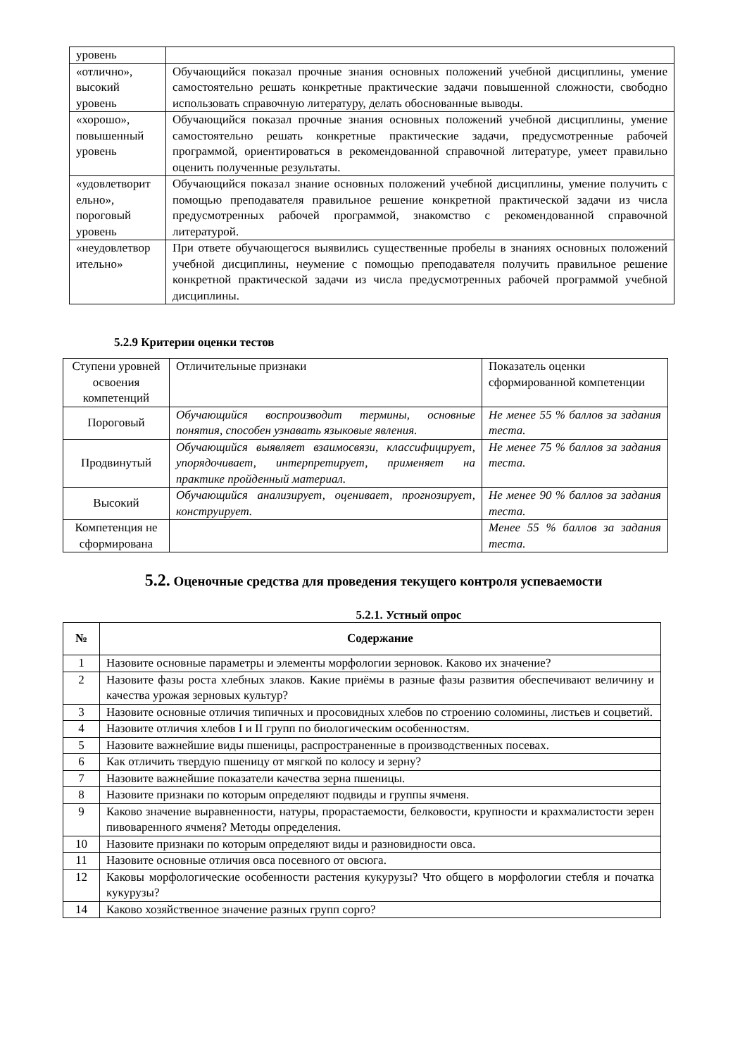| уровень | |
| «отлично», высокий уровень | Обучающийся показал прочные знания основных положений учебной дисциплины, умение самостоятельно решать конкретные практические задачи повышенной сложности, свободно использовать справочную литературу, делать обоснованные выводы. |
| «хорошо», повышенный уровень | Обучающийся показал прочные знания основных положений учебной дисциплины, умение самостоятельно решать конкретные практические задачи, предусмотренные рабочей программой, ориентироваться в рекомендованной справочной литературе, умеет правильно оценить полученные результаты. |
| «удовлетворит ельно», пороговый уровень | Обучающийся показал знание основных положений учебной дисциплины, умение получить с помощью преподавателя правильное решение конкретной практической задачи из числа предусмотренных рабочей программой, знакомство с рекомендованной справочной литературой. |
| «неудовлетвор ительно» | При ответе обучающегося выявились существенные пробелы в знаниях основных положений учебной дисциплины, неумение с помощью преподавателя получить правильное решение конкретной практической задачи из числа предусмотренных рабочей программой учебной дисциплины. |
5.2.9 Критерии оценки тестов
| Ступени уровней освоения компетенций | Отличительные признаки | Показатель оценки сформированной компетенции |
| Пороговый | Обучающийся воспроизводит термины, основные понятия, способен узнавать языковые явления. | Не менее 55 % баллов за задания теста. |
| Продвинутый | Обучающийся выявляет взаимосвязи, классифицирует, упорядочивает, интерпретирует, применяет на практике пройденный материал. | Не менее 75 % баллов за задания теста. |
| Высокий | Обучающийся анализирует, оценивает, прогнозирует, конструирует. | Не менее 90 % баллов за задания теста. |
| Компетенция не сформирована | | Менее 55 % баллов за задания теста. |
5.2. Оценочные средства для проведения текущего контроля успеваемости
5.2.1. Устный опрос
| № | Содержание |
| --- | --- |
| 1 | Назовите основные параметры и элементы морфологии зерновок. Каково их значение? |
| 2 | Назовите фазы роста хлебных злаков. Какие приёмы в разные фазы развития обеспечивают величину и качества урожая зерновых культур? |
| 3 | Назовите основные отличия типичных и просовидных хлебов по строению соломины, листьев и соцветий. |
| 4 | Назовите отличия хлебов I и II групп по биологическим особенностям. |
| 5 | Назовите важнейшие виды пшеницы, распространенные в производственных посевах. |
| 6 | Как отличить твердую пшеницу от мягкой по колосу и зерну? |
| 7 | Назовите важнейшие показатели качества зерна пшеницы. |
| 8 | Назовите признаки по которым определяют подвиды и группы ячменя. |
| 9 | Каково значение выравненности, натуры, прорастаемости, белковости, крупности и крахмалистости зерен пивоваренного ячменя? Методы определения. |
| 10 | Назовите признаки по которым определяют виды и разновидности овса. |
| 11 | Назовите основные отличия овса посевного от овсюга. |
| 12 | Каковы морфологические особенности растения кукурузы? Что общего в морфологии стебля и початка кукурузы? |
| 14 | Каково хозяйственное значение разных групп сорго? |